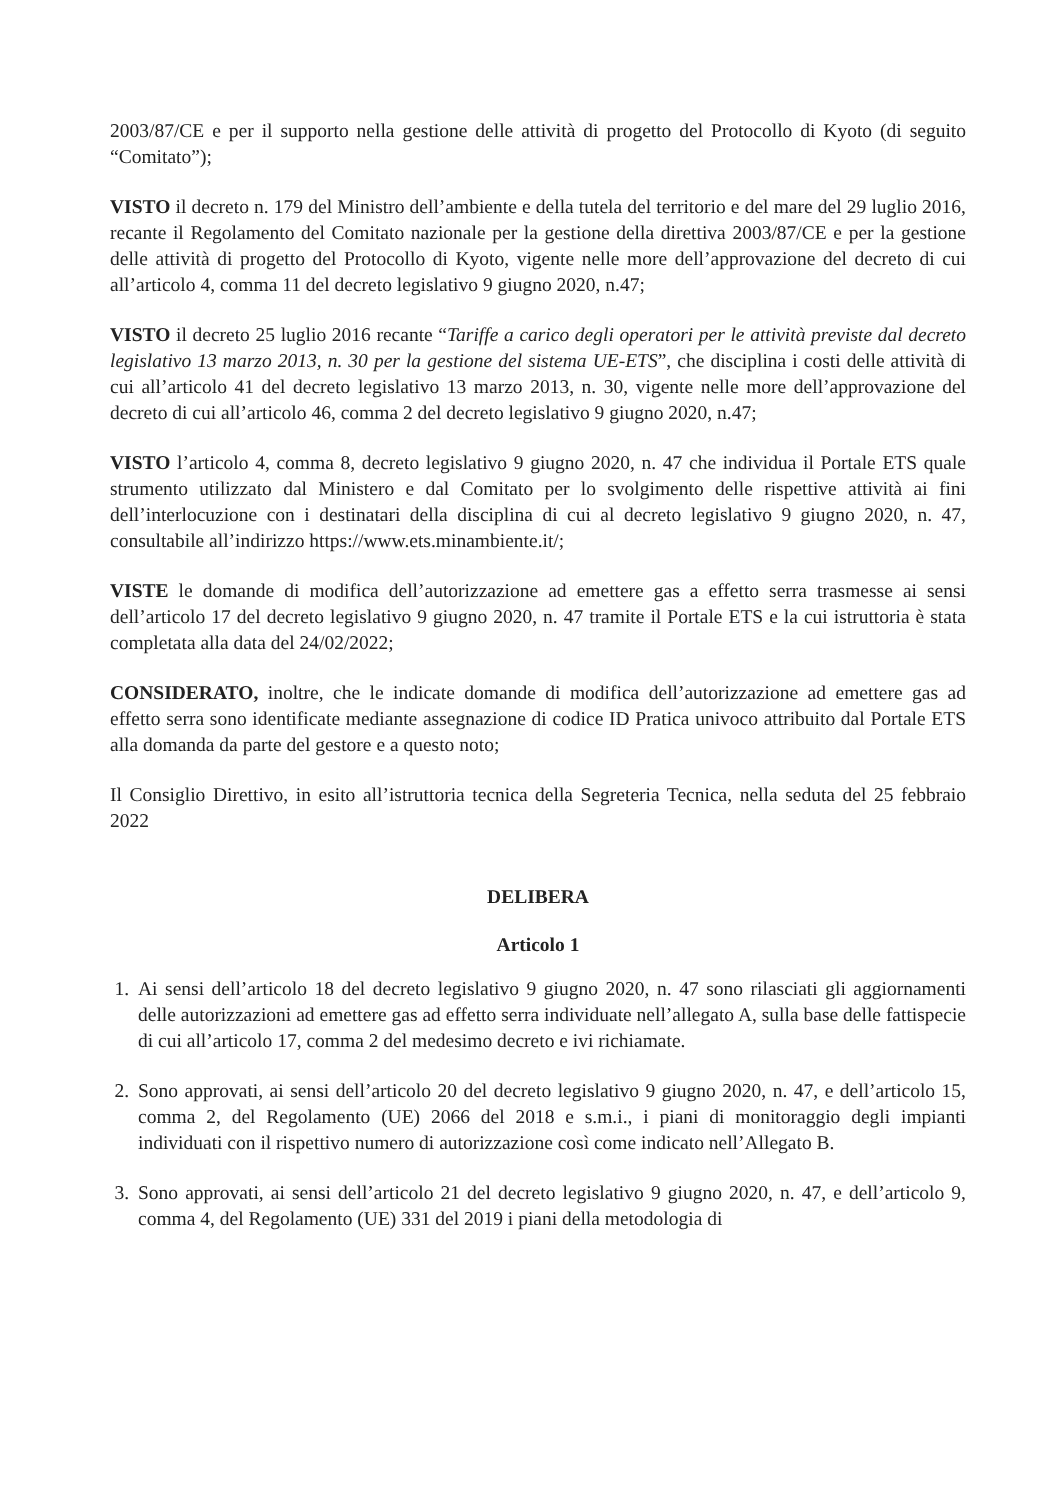2003/87/CE e per il supporto nella gestione delle attività di progetto del Protocollo di Kyoto (di seguito “Comitato”);
VISTO il decreto n. 179 del Ministro dell’ambiente e della tutela del territorio e del mare del 29 luglio 2016, recante il Regolamento del Comitato nazionale per la gestione della direttiva 2003/87/CE e per la gestione delle attività di progetto del Protocollo di Kyoto, vigente nelle more dell’approvazione del decreto di cui all’articolo 4, comma 11 del decreto legislativo 9 giugno 2020, n.47;
VISTO il decreto 25 luglio 2016 recante “Tariffe a carico degli operatori per le attività previste dal decreto legislativo 13 marzo 2013, n. 30 per la gestione del sistema UE-ETS”, che disciplina i costi delle attività di cui all’articolo 41 del decreto legislativo 13 marzo 2013, n. 30, vigente nelle more dell’approvazione del decreto di cui all’articolo 46, comma 2 del decreto legislativo 9 giugno 2020, n.47;
VISTO l’articolo 4, comma 8, decreto legislativo 9 giugno 2020, n. 47 che individua il Portale ETS quale strumento utilizzato dal Ministero e dal Comitato per lo svolgimento delle rispettive attività ai fini dell’interlocuzione con i destinatari della disciplina di cui al decreto legislativo 9 giugno 2020, n. 47, consultabile all’indirizzo https://www.ets.minambiente.it/;
VISTE le domande di modifica dell’autorizzazione ad emettere gas a effetto serra trasmesse ai sensi dell’articolo 17 del decreto legislativo 9 giugno 2020, n. 47 tramite il Portale ETS e la cui istruttoria è stata completata alla data del 24/02/2022;
CONSIDERATO, inoltre, che le indicate domande di modifica dell’autorizzazione ad emettere gas ad effetto serra sono identificate mediante assegnazione di codice ID Pratica univoco attribuito dal Portale ETS alla domanda da parte del gestore e a questo noto;
Il Consiglio Direttivo, in esito all’istruttoria tecnica della Segreteria Tecnica, nella seduta del 25 febbraio 2022
DELIBERA
Articolo 1
1. Ai sensi dell’articolo 18 del decreto legislativo 9 giugno 2020, n. 47 sono rilasciati gli aggiornamenti delle autorizzazioni ad emettere gas ad effetto serra individuate nell’allegato A, sulla base delle fattispecie di cui all’articolo 17, comma 2 del medesimo decreto e ivi richiamate.
2. Sono approvati, ai sensi dell’articolo 20 del decreto legislativo 9 giugno 2020, n. 47, e dell’articolo 15, comma 2, del Regolamento (UE) 2066 del 2018 e s.m.i., i piani di monitoraggio degli impianti individuati con il rispettivo numero di autorizzazione così come indicato nell’Allegato B.
3. Sono approvati, ai sensi dell’articolo 21 del decreto legislativo 9 giugno 2020, n. 47, e dell’articolo 9, comma 4, del Regolamento (UE) 331 del 2019 i piani della metodologia di